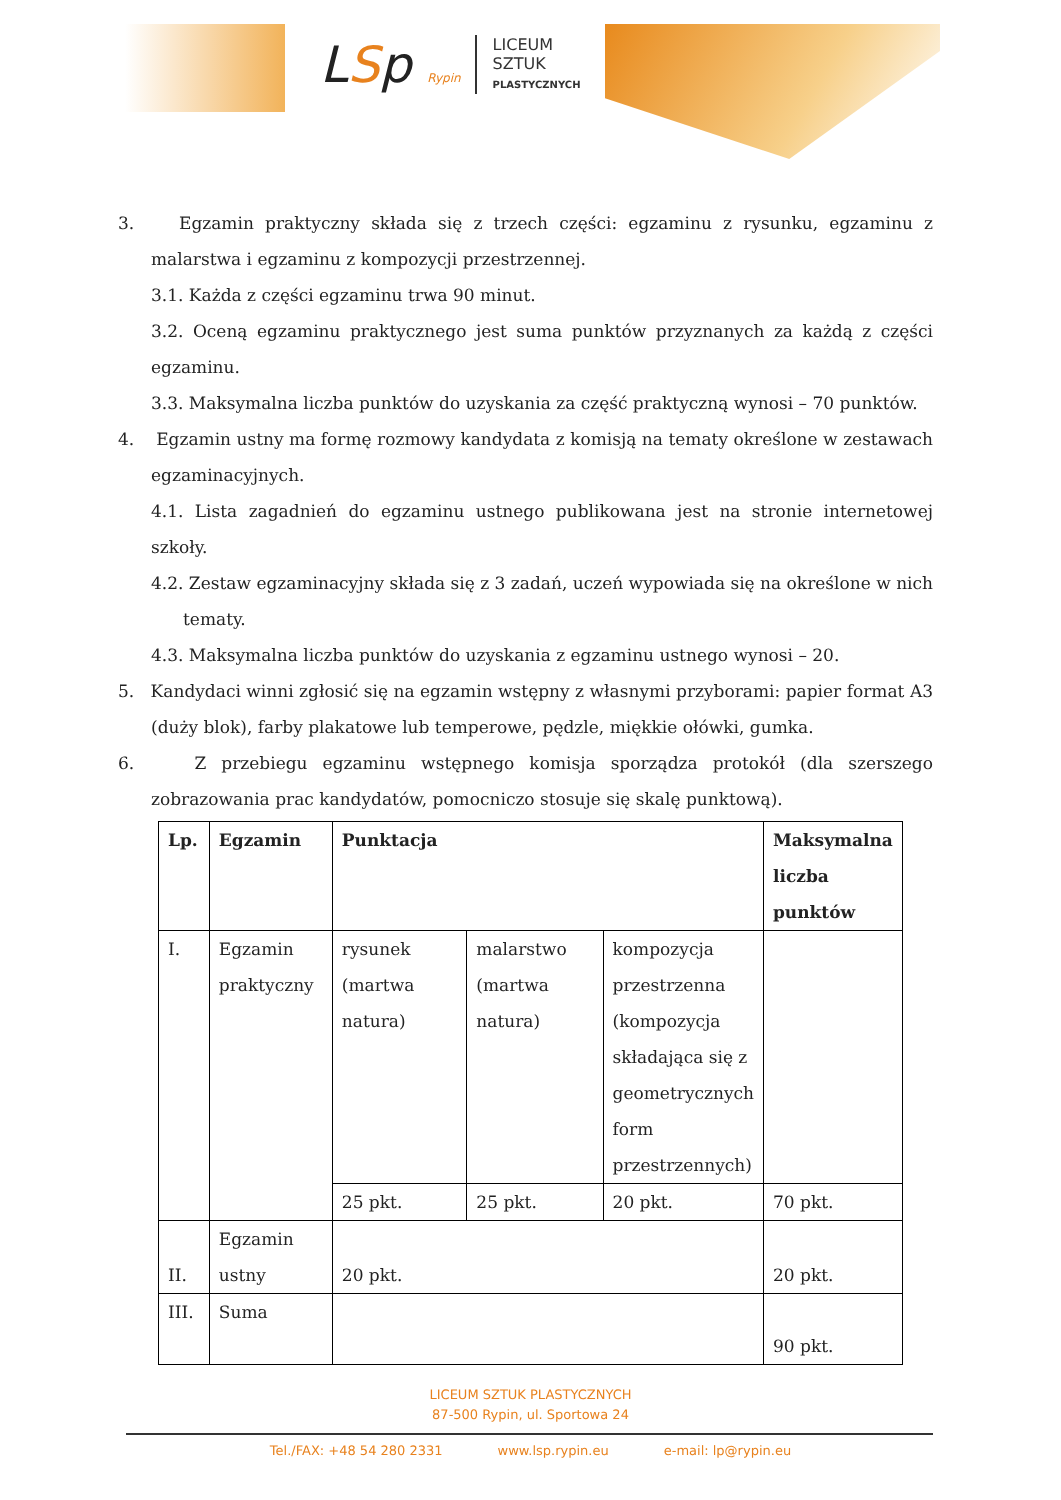LSp Rypin
LICEUM
SZTUK
PLASTYCZNYCH
3. Egzamin praktyczny składa się z trzech części: egzaminu z rysunku, egzaminu z malarstwa i egzaminu z kompozycji przestrzennej.
3.1. Każda z części egzaminu trwa 90 minut.
3.2. Oceną egzaminu praktycznego jest suma punktów przyznanych za każdą z części egzaminu.
3.3. Maksymalna liczba punktów do uzyskania za część praktyczną wynosi – 70 punktów.
4. Egzamin ustny ma formę rozmowy kandydata z komisją na tematy określone w zestawach egzaminacyjnych.
4.1. Lista zagadnień do egzaminu ustnego publikowana jest na stronie internetowej szkoły.
4.2. Zestaw egzaminacyjny składa się z 3 zadań, uczeń wypowiada się na określone w nich tematy.
4.3. Maksymalna liczba punktów do uzyskania z egzaminu ustnego wynosi – 20.
5. Kandydaci winni zgłosić się na egzamin wstępny z własnymi przyborami: papier format A3 (duży blok), farby plakatowe lub temperowe, pędzle, miękkie ołówki, gumka.
6. Z przebiegu egzaminu wstępnego komisja sporządza protokół (dla szerszego zobrazowania prac kandydatów, pomocniczo stosuje się skalę punktową).
| Lp. | Egzamin | Punktacja | | | Maksymalna liczba punktów |
| --- | --- | --- | --- | --- | --- |
| I. | Egzamin praktyczny | rysunek (martwa natura) | malarstwo (martwa natura) | kompozycja przestrzenna (kompozycja składająca się z geometrycznych form przestrzennych) | |
| | | 25 pkt. | 25 pkt. | 20 pkt. | 70 pkt. |
| II. | Egzamin ustny | 20 pkt. | | | 20 pkt. |
| III. | Suma | | | | 90 pkt. |
LICEUM SZTUK PLASTYCZNYCH
87-500 Rypin, ul. Sportowa 24
Tel./FAX: +48 54 280 2331 www.lsp.rypin.eu e-mail: lp@rypin.eu